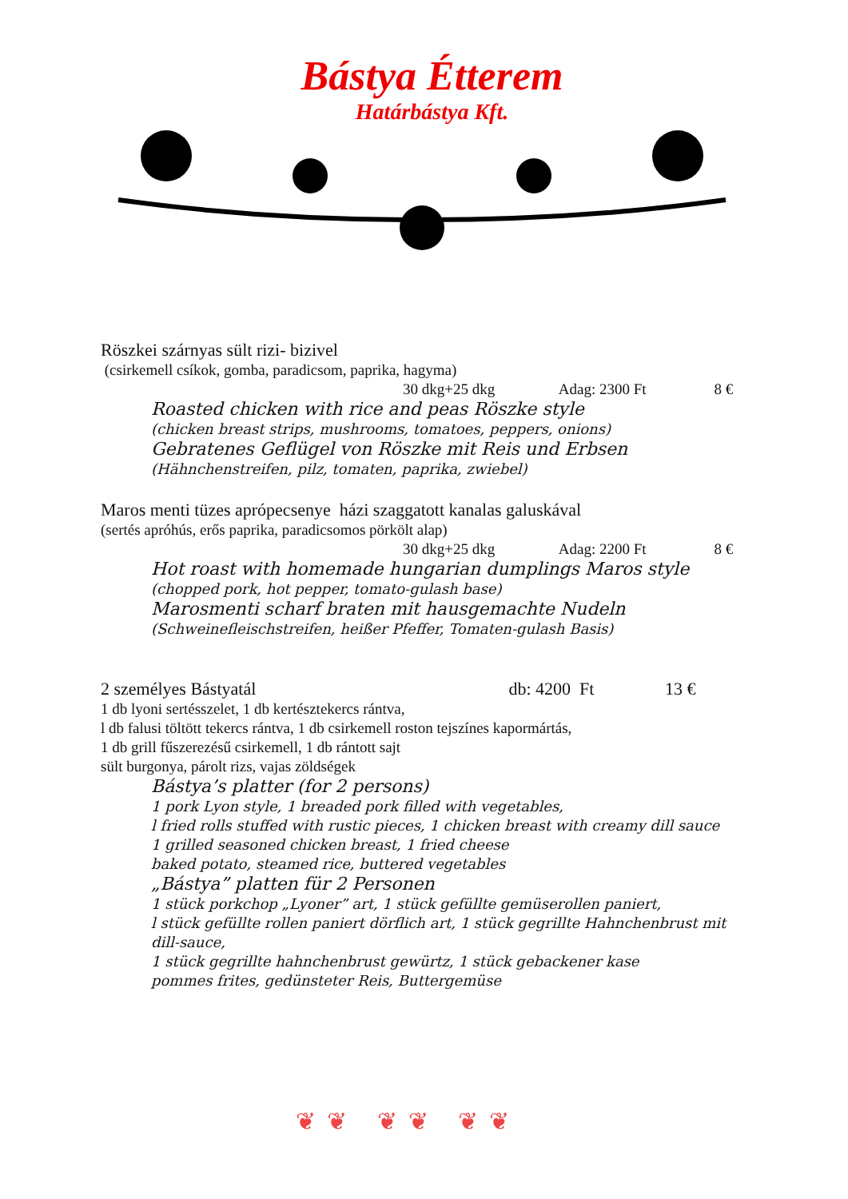Bástya Étterem
Határbástya Kft.
Röszkei szárnyas sült rizi- bizivel
(csirkemell csíkok, gomba, paradicsom, paprika, hagyma)
30 dkg+25 dkg Adag: 2300 Ft 8 €
Roasted chicken with rice and peas Röszke style
(chicken breast strips, mushrooms, tomatoes, peppers, onions)
Gebratenes Geflügel von Röszke mit Reis und Erbsen
(Hähnchenstreifen, pilz, tomaten, paprika, zwiebel)
Maros menti tüzes aprópecsenye házi szaggatott kanalas galuskával
(sertés apróhús, erős paprika, paradicsomos pörkölt alap)
30 dkg+25 dkg Adag: 2200 Ft 8 €
Hot roast with homemade hungarian dumplings Maros style
(chopped pork, hot pepper, tomato-gulash base)
Marosmenti scharf braten mit hausgemachte Nudeln
(Schweinefleischstreifen, heißer Pfeffer, Tomaten-gulash Basis)
2 személyes Bástyatál db: 4200 Ft 13 €
1 db lyoni sertésszelet, 1 db kertésztekercs rántva,
l db falusi töltött tekercs rántva, 1 db csirkemell roston tejszínes kapormártás,
1 db grill fűszerezésű csirkemell, 1 db rántott sajt
sült burgonya, párolt rizs, vajas zöldségek
Bástya’s platter (for 2 persons)
1 pork Lyon style, 1 breaded pork filled with vegetables,
l fried rolls stuffed with rustic pieces, 1 chicken breast with creamy dill sauce
1 grilled seasoned chicken breast, 1 fried cheese
baked potato, steamed rice, buttered vegetables
„Bástya” platten für 2 Personen
1 stück porkchop „Lyoner” art, 1 stück gefüllte gemüserollen paniert,
l stück gefüllte rollen paniert dörflich art, 1 stück gegrillte Hahnchenbrust mit dill-sauce,
1 stück gegrillte hahnchenbrust gewürtz, 1 stück gebackener kase
pommes frites, gedünsteter Reis, Buttergemüse
❦❦ ❦❦ ❦❦